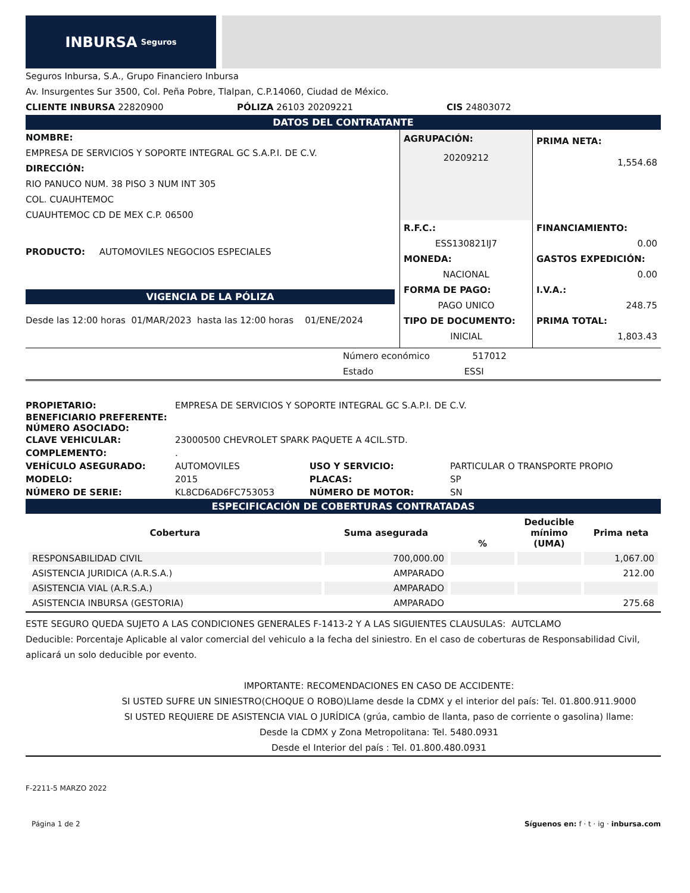INBURSA Seguros
Seguros Inbursa, S.A., Grupo Financiero Inbursa
Av. Insurgentes Sur 3500, Col. Peña Pobre, Tlalpan, C.P.14060, Ciudad de México.
CLIENTE INBURSA 22820900 PÓLIZA 26103 20209221 CIS 24803072
DATOS DEL CONTRATANTE
NOMBRE:
EMPRESA DE SERVICIOS Y SOPORTE INTEGRAL GC S.A.P.I. DE C.V.
DIRECCIÓN:
RIO PANUCO NUM. 38 PISO 3 NUM INT 305
COL. CUAUHTEMOC
CUAUHTEMOC CD DE MEX C.P. 06500
PRODUCTO: AUTOMOVILES NEGOCIOS ESPECIALES
VIGENCIA DE LA PÓLIZA
Desde las 12:00 horas 01/MAR/2023 hasta las 12:00 horas 01/ENE/2024
AGRUPACIÓN:
20209212
R.F.C.:
ESS130821IJ7
MONEDA:
NACIONAL
FORMA DE PAGO:
PAGO UNICO
TIPO DE DOCUMENTO:
INICIAL
PRIMA NETA:
1,554.68
FINANCIAMIENTO:
0.00
GASTOS EXPEDICIÓN:
0.00
I.V.A.:
248.75
PRIMA TOTAL:
1,803.43
Número económico 517012
Estado ESSI
| PROPIETARIO: | EMPRESA DE SERVICIOS Y SOPORTE INTEGRAL GC S.A.P.I. DE C.V. | | |
| BENEFICIARIO PREFERENTE: | | | |
| NÚMERO ASOCIADO: | | | |
| CLAVE VEHICULAR: | 23000500 CHEVROLET SPARK PAQUETE A 4CIL.STD. | | |
| COMPLEMENTO: | . | | |
| VEHÍCULO ASEGURADO: | AUTOMOVILES | USO Y SERVICIO: | PARTICULAR O TRANSPORTE PROPIO |
| MODELO: | 2015 | PLACAS: | SP |
| NÚMERO DE SERIE: | KL8CD6AD6FC753053 | NÚMERO DE MOTOR: | SN |
ESPECIFICACIÓN DE COBERTURAS CONTRATADAS
| Cobertura | Suma asegurada | % | Deducible mínimo (UMA) | Prima neta |
| --- | --- | --- | --- | --- |
| RESPONSABILIDAD CIVIL | 700,000.00 | | | 1,067.00 |
| ASISTENCIA JURIDICA (A.R.S.A.) | AMPARADO | | | 212.00 |
| ASISTENCIA VIAL (A.R.S.A.) | AMPARADO | | | |
| ASISTENCIA INBURSA (GESTORIA) | AMPARADO | | | 275.68 |
ESTE SEGURO QUEDA SUJETO A LAS CONDICIONES GENERALES F-1413-2 Y A LAS SIGUIENTES CLAUSULAS: AUTCLAMO
Deducible: Porcentaje Aplicable al valor comercial del vehiculo a la fecha del siniestro. En el caso de coberturas de Responsabilidad Civil, aplicará un solo deducible por evento.
IMPORTANTE: RECOMENDACIONES EN CASO DE ACCIDENTE:
SI USTED SUFRE UN SINIESTRO(CHOQUE O ROBO)Llame desde la CDMX y el interior del país: Tel. 01.800.911.9000
SI USTED REQUIERE DE ASISTENCIA VIAL O JURÍDICA (grúa, cambio de llanta, paso de corriente o gasolina) llame:
Desde la CDMX y Zona Metropolitana: Tel. 5480.0931
Desde el Interior del país : Tel. 01.800.480.0931
F-2211-5 MARZO 2022
Página 1 de 2 Síguenos en: f · t · ig · inbursa.com